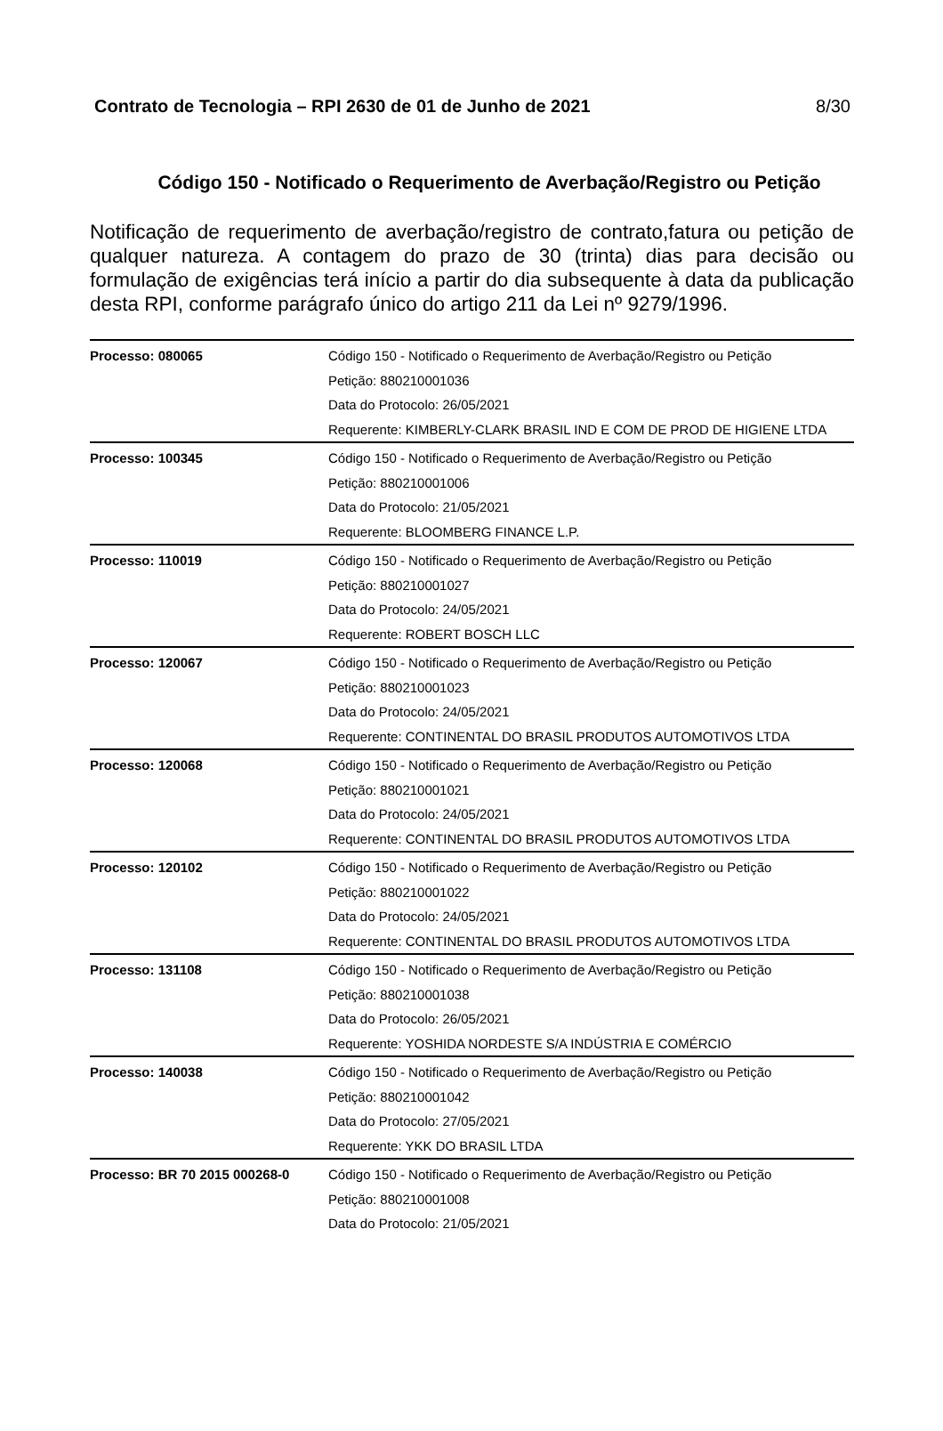Contrato de Tecnologia – RPI 2630 de 01 de Junho de 2021 8/30
Código 150 - Notificado o Requerimento de Averbação/Registro ou Petição
Notificação de requerimento de averbação/registro de contrato,fatura ou petição de qualquer natureza. A contagem do prazo de 30 (trinta) dias para decisão ou formulação de exigências terá início a partir do dia subsequente à data da publicação desta RPI, conforme parágrafo único do artigo 211 da Lei nº 9279/1996.
| Processo: 080065 | Código 150 - Notificado o Requerimento de Averbação/Registro ou Petição Petição: 880210001036 Data do Protocolo: 26/05/2021 Requerente: KIMBERLY-CLARK BRASIL IND E COM DE PROD DE HIGIENE LTDA |
| Processo: 100345 | Código 150 - Notificado o Requerimento de Averbação/Registro ou Petição Petição: 880210001006 Data do Protocolo: 21/05/2021 Requerente: BLOOMBERG FINANCE L.P. |
| Processo: 110019 | Código 150 - Notificado o Requerimento de Averbação/Registro ou Petição Petição: 880210001027 Data do Protocolo: 24/05/2021 Requerente: ROBERT BOSCH LLC |
| Processo: 120067 | Código 150 - Notificado o Requerimento de Averbação/Registro ou Petição Petição: 880210001023 Data do Protocolo: 24/05/2021 Requerente: CONTINENTAL DO BRASIL PRODUTOS AUTOMOTIVOS LTDA |
| Processo: 120068 | Código 150 - Notificado o Requerimento de Averbação/Registro ou Petição Petição: 880210001021 Data do Protocolo: 24/05/2021 Requerente: CONTINENTAL DO BRASIL PRODUTOS AUTOMOTIVOS LTDA |
| Processo: 120102 | Código 150 - Notificado o Requerimento de Averbação/Registro ou Petição Petição: 880210001022 Data do Protocolo: 24/05/2021 Requerente: CONTINENTAL DO BRASIL PRODUTOS AUTOMOTIVOS LTDA |
| Processo: 131108 | Código 150 - Notificado o Requerimento de Averbação/Registro ou Petição Petição: 880210001038 Data do Protocolo: 26/05/2021 Requerente: YOSHIDA NORDESTE S/A INDÚSTRIA E COMÉRCIO |
| Processo: 140038 | Código 150 - Notificado o Requerimento de Averbação/Registro ou Petição Petição: 880210001042 Data do Protocolo: 27/05/2021 Requerente: YKK DO BRASIL LTDA |
| Processo: BR 70 2015 000268-0 | Código 150 - Notificado o Requerimento de Averbação/Registro ou Petição Petição: 880210001008 Data do Protocolo: 21/05/2021 |